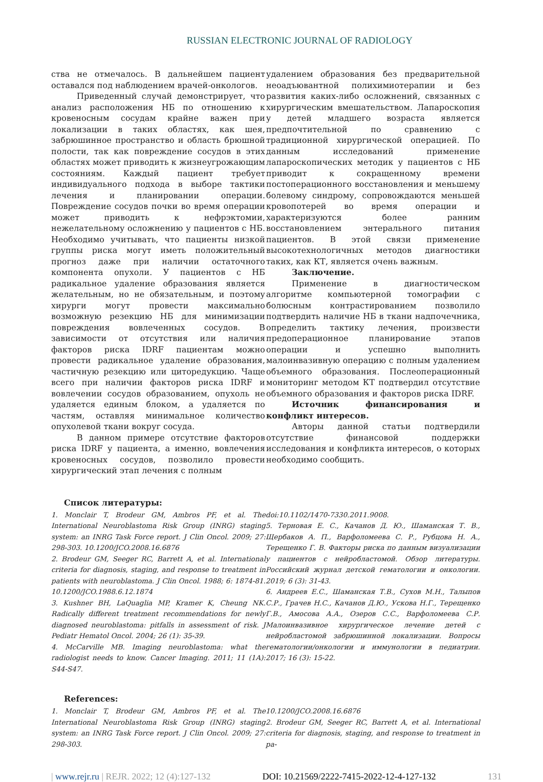RUSSIAN ELECTRONIC JOURNAL OF RADIOLOGY
ства не отмечалось. В дальнейшем пациент оставался под наблюдением врачей-онкологов.
Приведенный случай демонстрирует, что анализ расположения НБ по отношению к кровеносным сосудам крайне важен при локализации в таких областях, как шея, забрюшинное пространство и область брюшной полости, так как повреждение сосудов в этих областях может приводить к жизнеугрожающим состояниям. Каждый пациент требует индивидуального подхода в выборе тактики лечения и планировании операции. Повреждение сосудов почки во время операции может приводить к нефрэктомии, нежелательному осложнению у пациентов с НБ. Необходимо учитывать, что пациенты низкой группы риска могут иметь положительный прогноз даже при наличии остаточного компонента опухоли. У пациентов с НБ радикальное удаление образования является желательным, но не обязательным, и поэтому хирурги могут провести максимально возможную резекцию НБ для минимизации повреждения вовлеченных сосудов. В зависимости от отсутствия или наличия факторов риска IDRF пациентам можно провести радикальное удаление образования, частичную резекцию или циторедукцию. Чаще всего при наличии факторов риска IDRF и вовлечении сосудов образованием, опухоль не удаляется единым блоком, а удаляется по частям, оставляя минимальное количество опухолевой ткани вокруг сосуда.
В данном примере отсутствие факторов риска IDRF у пациента, а именно, вовлечения кровеносных сосудов, позволило провести хирургический этап лечения с полным
удалением образования без предварительной неоадъювантной полихимиотерапии и без развития каких-либо осложнений, связанных с хирургическим вмешательством. Лапароскопия у детей младшего возраста является предпочтительной по сравнению с традиционной хирургической операцией. По данным исследований применение лапароскопических методик у пациентов с НБ приводит к сокращенному времени постоперационного восстановления и меньшему болевому синдрому, сопровождаются меньшей кровопотерей во время операции и характеризуются более ранним восстановлением энтерального питания пациентов. В этой связи применение высокотехнологичных методов диагностики таких, как КТ, является очень важным.
Заключение.
Применение в диагностическом алгоритме компьютерной томографии с болюсным контрастированием позволило подтвердить наличие НБ в ткани надпочечника, определить тактику лечения, произвести предоперационное планирование этапов операции и успешно выполнить малоинвазивную операцию с полным удалением объемного образования. Послеоперационный мониторинг методом КТ подтвердил отсутствие объемного образования и факторов риска IDRF.
Источник финансирования и конфликт интересов.
Авторы данной статьи подтвердили отсутствие финансовой поддержки исследования и конфликта интересов, о которых необходимо сообщить.
Список литературы:
1. Monclair T, Brodeur GM, Ambros PF, et al. The International Neuroblastoma Risk Group (INRG) staging system: an INRG Task Force report. J Clin Oncol. 2009; 27: 298-303. 10.1200/JCO.2008.16.6876
2. Brodeur GM, Seeger RC, Barrett A, et al. International criteria for diagnosis, staging, and response to treatment in patients with neuroblastoma. J Clin Oncol. 1988; 6: 1874-81. 10.1200/JCO.1988.6.12.1874
3. Kushner BH, LaQuaglia MP, Kramer K, Cheung NK. Radically different treatment recommendations for newly diagnosed neuroblastoma: pitfalls in assessment of risk. J Pediatr Hematol Oncol. 2004; 26 (1): 35-39.
4. McCarville MB. Imaging neuroblastoma: what the radiologist needs to know. Cancer Imaging. 2011; 11 (1A): S44-S47.
doi:10.1102/1470-7330.2011.9008.
5. Терновая Е. С., Качанов Д. Ю., Шаманская Т. В., Щербаков А. П., Варфоломеева С. Р., Рубцова Н. А., Терещенко Г. В. Факторы риска по данным визуализации у пациентов с нейробластомой. Обзор литературы. Российский журнал детской гематологии и онкологии. 2019; 6 (3): 31-43.
6. Андреев Е.С., Шаманская Т.В., Сухов М.Н., Талыпов С.Р., Грачев Н.С., Качанов Д.Ю., Ускова Н.Г., Терещенко Г.В., Амосова А.А., Озеров С.С., Варфоломеева С.Р. Малоинвазивное хирургическое лечение детей с нейробластомой забрюшинной локализации. Вопросы гематологии/онкологии и иммунологии в педиатрии. 2017; 16 (3): 15-22.
References:
1. Monclair T, Brodeur GM, Ambros PF, et al. The International Neuroblastoma Risk Group (INRG) staging system: an INRG Task Force report. J Clin Oncol. 2009; 27: 298-303.
10.1200/JCO.2008.16.6876
2. Brodeur GM, Seeger RC, Barrett A, et al. International criteria for diagnosis, staging, and response to treatment in pa-
| www.rejr.ru | REJR. 2022; 12 (4):127-132 DOI: 10.21569/2222-7415-2022-12-4-127-132 131